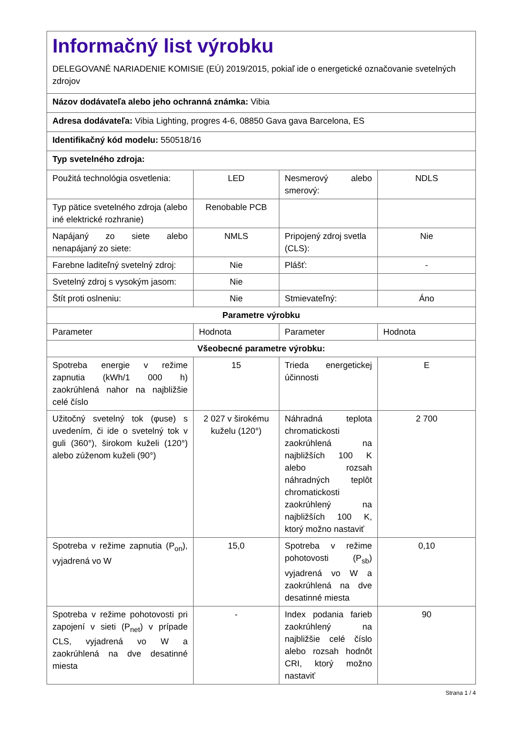| Informačný list výrobku DELEGOVANÉ NARIADENIE KOMISIE (EÚ) 2019/2015, pokiaľ ide o energetické označovanie svetelných zdrojov | | | |
| Názov dodávateľa alebo jeho ochranná známka: Vibia | | | |
| Adresa dodávateľa: Vibia Lighting, progres 4-6, 08850 Gava gava Barcelona, ES | | | |
| Identifikačný kód modelu: 550518/16 | | | |
| Typ svetelného zdroja: | | | |
| Použitá technológia osvetlenia: | LED | Nesmerový alebo smerový: | NDLS |
| Typ pätice svetelného zdroja (alebo iné elektrické rozhranie) | Renobable PCB | | |
| Napájaný zo siete alebo nenapájaný zo siete: | NMLS | Pripojený zdroj svetla (CLS): | Nie |
| Farebne laditeľný svetelný zdroj: | Nie | Plášť: | - |
| Svetelný zdroj s vysokým jasom: | Nie | | |
| Štít proti oslneniu: | Nie | Stmievateľný: | Áno |
| Parametre výrobku | | | |
| Parameter | Hodnota | Parameter | Hodnota |
| Všeobecné parametre výrobku: | | | |
| Spotreba energie v režime zapnutia (kWh/1 000 h) zaokrúhlená nahor na najbližšie celé číslo | 15 | Trieda energetickej účinnosti | E |
| Užitočný svetelný tok (φuse) s uvedením, či ide o svetelný tok v guli (360°), širokom kuželi (120°) alebo zúženom kuželi (90°) | 2 027 v širokému kuželu (120°) | Náhradná teplota chromatickosti zaokrúhlená na najbližších 100 K alebo rozsah náhradných teplôt chromatickosti zaokrúhlený na najbližších 100 K, ktorý možno nastaviť | 2 700 |
| Spotreba v režime zapnutia (P<sub>on</sub>), vyjadrená vo W | 15,0 | Spotreba v režime pohotovosti (P<sub>sb</sub>) vyjadrená vo W a zaokrúhlená na dve desatinné miesta | 0,10 |
| Spotreba v režime pohotovosti pri zapojení v sieti (P<sub>net</sub>) v prípade CLS, vyjadrená vo W a zaokrúhlená na dve desatinné miesta | - | Index podania farieb zaokrúhlený na najbližšie celé číslo alebo rozsah hodnôt CRI, ktorý možno nastaviť | 90 |
Strana 1 / 4